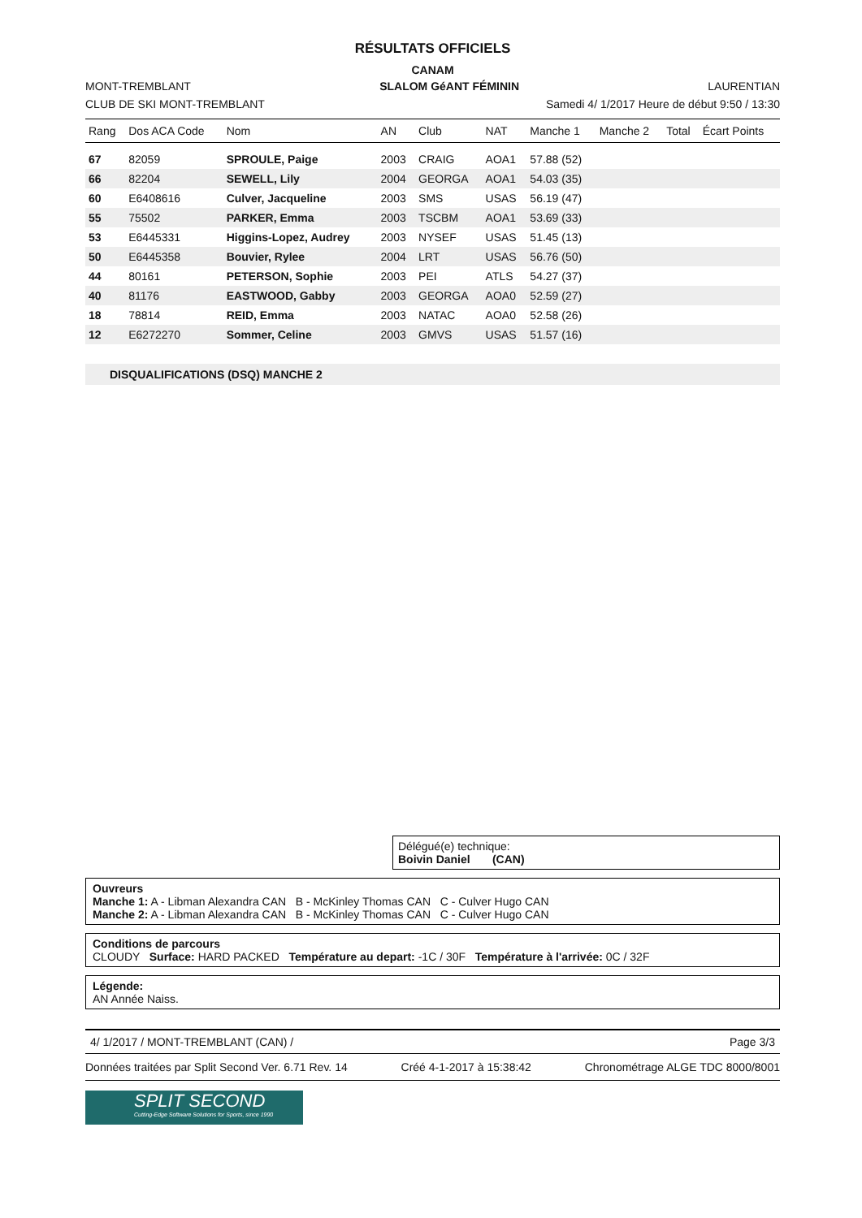RÉSULTATS OFFICIELS
CANAM
MONT-TREMBLANT SLALOM GéANT FÉMININ LAURENTIAN
CLUB DE SKI MONT-TREMBLANT Samedi 4/ 1/2017 Heure de début 9:50 / 13:30
| Rang | Dos ACA Code | Nom | AN | Club | NAT | Manche 1 | Manche 2 | Total | Écart Points |
| --- | --- | --- | --- | --- | --- | --- | --- | --- | --- |
| 67 | 82059 | SPROULE, Paige | 2003 | CRAIG | AOA1 | 57.88 (52) | | | |
| 66 | 82204 | SEWELL, Lily | 2004 | GEORGA | AOA1 | 54.03 (35) | | | |
| 60 | E6408616 | Culver, Jacqueline | 2003 | SMS | USAS | 56.19 (47) | | | |
| 55 | 75502 | PARKER, Emma | 2003 | TSCBM | AOA1 | 53.69 (33) | | | |
| 53 | E6445331 | Higgins-Lopez, Audrey | 2003 | NYSEF | USAS | 51.45 (13) | | | |
| 50 | E6445358 | Bouvier, Rylee | 2004 | LRT | USAS | 56.76 (50) | | | |
| 44 | 80161 | PETERSON, Sophie | 2003 | PEI | ATLS | 54.27 (37) | | | |
| 40 | 81176 | EASTWOOD, Gabby | 2003 | GEORGA | AOA0 | 52.59 (27) | | | |
| 18 | 78814 | REID, Emma | 2003 | NATAC | AOA0 | 52.58 (26) | | | |
| 12 | E6272270 | Sommer, Celine | 2003 | GMVS | USAS | 51.57 (16) | | | |
DISQUALIFICATIONS (DSQ) MANCHE 2
Délégué(e) technique:
Boivin Daniel (CAN)
Ouvreurs
Manche 1: A - Libman Alexandra CAN B - McKinley Thomas CAN C - Culver Hugo CAN
Manche 2: A - Libman Alexandra CAN B - McKinley Thomas CAN C - Culver Hugo CAN
Conditions de parcours
CLOUDY Surface: HARD PACKED Température au depart: -1C / 30F Température à l'arrivée: 0C / 32F
Légende:
AN Année Naiss.
4/ 1/2017 / MONT-TREMBLANT (CAN) / Page 3/3
Données traitées par Split Second Ver. 6.71 Rev. 14 Créé 4-1-2017 à 15:38:42 Chronométrage ALGE TDC 8000/8001
SPLIT SECOND
Cutting-Edge Software Solutions for Sports, since 1990